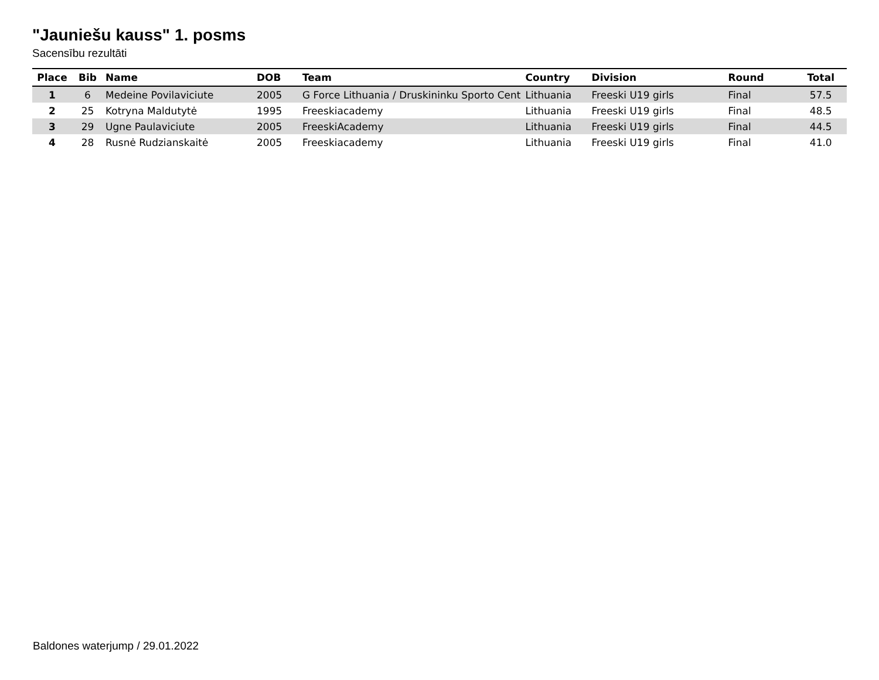"Jauniešu kauss" 1. posms
Sacensību rezultāti
| Place | Bib | Name | DOB | Team | Country | Division | Round | Total |
| --- | --- | --- | --- | --- | --- | --- | --- | --- |
| 1 | 6 | Medeine Povilaviciute | 2005 | G Force Lithuania / Druskininku Sporto Cent | Lithuania | Freeski U19 girls | Final | 57.5 |
| 2 | 25 | Kotryna Maldutytė | 1995 | Freeskiacademy | Lithuania | Freeski U19 girls | Final | 48.5 |
| 3 | 29 | Ugne Paulaviciute | 2005 | FreeskiAcademy | Lithuania | Freeski U19 girls | Final | 44.5 |
| 4 | 28 | Rusnė Rudzianskaitė | 2005 | Freeskiacademy | Lithuania | Freeski U19 girls | Final | 41.0 |
Baldones waterjump / 29.01.2022